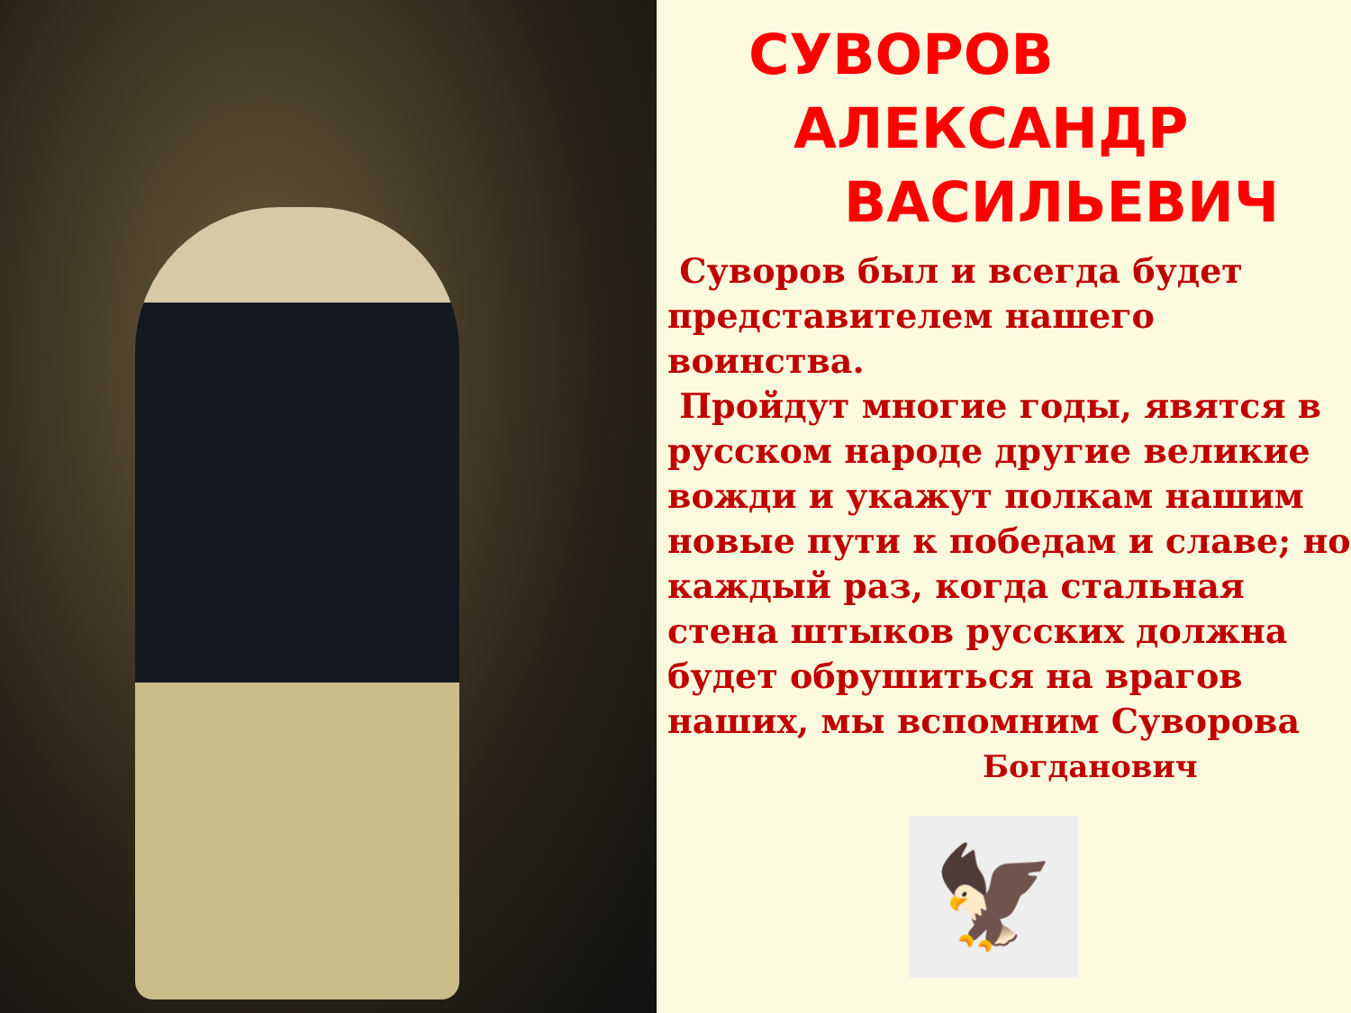СУВОРОВ
АЛЕКСАНДР
ВАСИЛЬЕВИЧ
Суворов был и всегда будет представителем нашего воинства.
Пройдут многие годы, явятся в русском народе другие великие вожди и укажут полкам нашим новые пути к победам и славе; но каждый раз, когда стальная стена штыков русских должна будет обрушиться на врагов наших, мы вспомним Суворова
Богданович
🦅